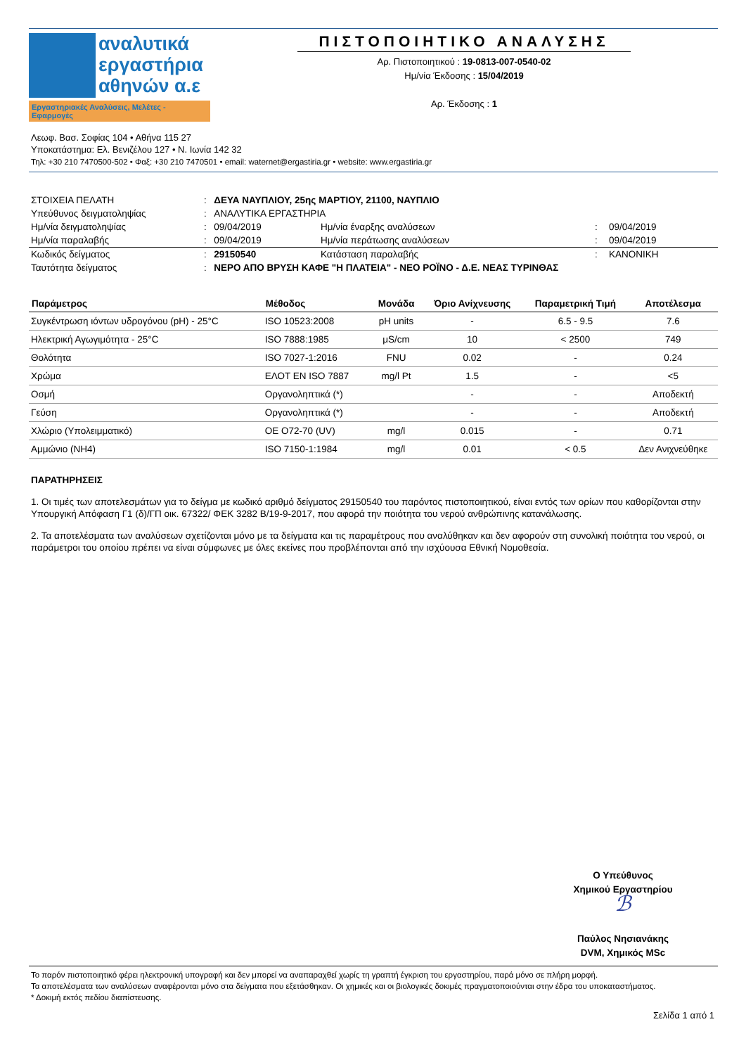αναλυτικά
εργαστήρια
αθηνών α.ε
Εργαστηριακές Αναλύσεις, Μελέτες - Εφαρμογές
ΠΙΣΤΟΠΟΙΗΤΙΚΟ ΑΝΑΛΥΣΗΣ
Αρ. Πιστοποιητικού : 19-0813-007-0540-02
Ημ/νία Έκδοσης : 15/04/2019
Αρ. Έκδοσης : 1
Λεωφ. Βασ. Σοφίας 104 • Αθήνα 115 27
Υποκατάστημα: Ελ. Βενιζέλου 127 • Ν. Ιωνία 142 32
Τηλ: +30 210 7470500-502 • Φαξ: +30 210 7470501 • email: waternet@ergastiria.gr • website: www.ergastiria.gr
| ΣΤΟΙΧΕΙΑ ΠΕΛΑΤΗ | : | ΔΕΥΑ ΝΑΥΠΛΙΟΥ, 25ης ΜΑΡΤΙΟΥ, 21100, ΝΑΥΠΛΙΟ | | | |
| Υπεύθυνος δειγματοληψίας | : | ΑΝΑΛΥΤΙΚΑ ΕΡΓΑΣΤΗΡΙΑ | | | |
| Ημ/νία δειγματοληψίας | : | 09/04/2019 | Ημ/νία έναρξης αναλύσεων | : | 09/04/2019 |
| Ημ/νία παραλαβής | : | 09/04/2019 | Ημ/νία περάτωσης αναλύσεων | : | 09/04/2019 |
| Κωδικός δείγματος | : | 29150540 | Κατάσταση παραλαβής | : | ΚΑΝΟΝΙΚΗ |
| Ταυτότητα δείγματος | : | ΝΕΡΟ ΑΠΟ ΒΡΥΣΗ ΚΑΦΕ "Η ΠΛΑΤΕΙΑ" - ΝΕΟ ΡΟΪΝΟ - Δ.Ε. ΝΕΑΣ ΤΥΡΙΝΘΑΣ | | | |
| Παράμετρος | Μέθοδος | Μονάδα | Όριο Ανίχνευσης | Παραμετρική Τιμή | Αποτέλεσμα |
| --- | --- | --- | --- | --- | --- |
| Συγκέντρωση ιόντων υδρογόνου (pH) - 25°C | ISO 10523:2008 | pH units | - | 6.5 - 9.5 | 7.6 |
| Ηλεκτρική Αγωγιμότητα - 25°C | ISO 7888:1985 | μS/cm | 10 | < 2500 | 749 |
| Θολότητα | ISO 7027-1:2016 | FNU | 0.02 | - | 0.24 |
| Χρώμα | ΕΛΟΤ EN ISO 7887 | mg/l Pt | 1.5 | - | <5 |
| Οσμή | Οργανοληπτικά (*) | | - | - | Αποδεκτή |
| Γεύση | Οργανοληπτικά (*) | | - | - | Αποδεκτή |
| Χλώριο (Υπολειμματικό) | OE O72-70 (UV) | mg/l | 0.015 | - | 0.71 |
| Αμμώνιο (ΝΗ4) | ISO 7150-1:1984 | mg/l | 0.01 | < 0.5 | Δεν Ανιχνεύθηκε |
ΠΑΡΑΤΗΡΗΣΕΙΣ
1. Οι τιμές των αποτελεσμάτων για το δείγμα με κωδικό αριθμό δείγματος 29150540 του παρόντος πιστοποιητικού, είναι εντός των ορίων που καθορίζονται στην Υπουργική Απόφαση Γ1 (δ)/ΓΠ οικ. 67322/ ΦΕΚ 3282 Β/19-9-2017, που αφορά την ποιότητα του νερού ανθρώπινης κατανάλωσης.
2. Τα αποτελέσματα των αναλύσεων σχετίζονται μόνο με τα δείγματα και τις παραμέτρους που αναλύθηκαν και δεν αφορούν στη συνολική ποιότητα του νερού, οι παράμετροι του οποίου πρέπει να είναι σύμφωνες με όλες εκείνες που προβλέπονται από την ισχύουσα Εθνική Νομοθεσία.
Ο Υπεύθυνος
Χημικού Εργαστηρίου
ℬ
Παύλος Νησιανάκης
DVM, Χημικός MSc
Το παρόν πιστοποιητικό φέρει ηλεκτρονική υπογραφή και δεν μπορεί να αναπαραχθεί χωρίς τη γραπτή έγκριση του εργαστηρίου, παρά μόνο σε πλήρη μορφή.
Τα αποτελέσματα των αναλύσεων αναφέρονται μόνο στα δείγματα που εξετάσθηκαν. Οι χημικές και οι βιολογικές δοκιμές πραγματοποιούνται στην έδρα του υποκαταστήματος.
* Δοκιμή εκτός πεδίου διαπίστευσης.
Σελίδα 1 από 1